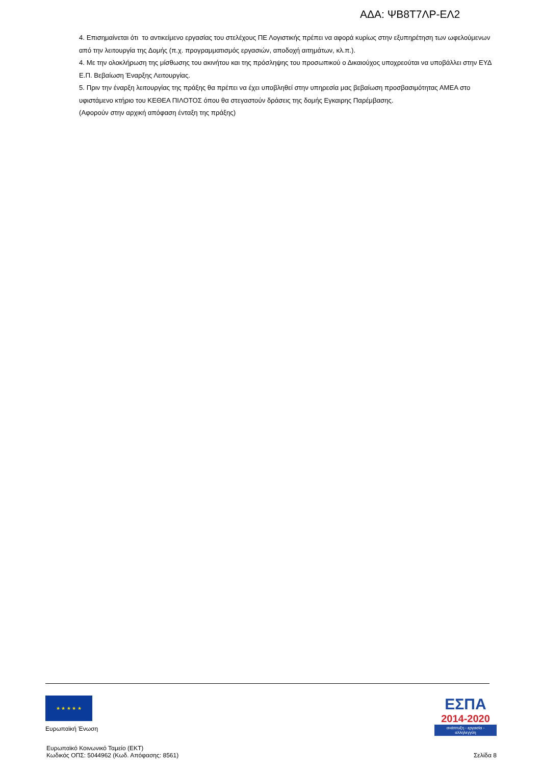ΑΔΑ: ΨΒ8Τ7ΛΡ-ΕΛ2
4. Επισημαίνεται ότι το αντικείμενο εργασίας του στελέχους ΠΕ Λογιστικής πρέπει να αφορά κυρίως στην εξυπηρέτηση των ωφελούμενων από την λειτουργία της Δομής (π.χ. προγραμματισμός εργασιών, αποδοχή αιτημάτων, κλ.π.).
4. Με την ολοκλήρωση της μίσθωσης του ακινήτου και της πρόσληψης του προσωπικού ο Δικαιούχος υποχρεούται να υποβάλλει στην ΕΥΔ Ε.Π. Βεβαίωση Έναρξης Λειτουργίας.
5. Πριν την έναρξη λειτουργίας της πράξης θα πρέπει να έχει υποβληθεί στην υπηρεσία μας βεβαίωση προσβασιμότητας ΑΜΕΑ στο υφιστάμενο κτήριο του ΚΕΘΕΑ ΠΙΛΟΤΟΣ όπου θα στεγαστούν δράσεις της δομής Εγκαιρης Παρέμβασης.
(Αφορούν στην αρχική απόφαση ένταξη της πράξης)
★ ★ ★ ★ ★
Ευρωπαϊκή Ένωση
ΕΣΠΑ
2014-2020
ανάπτυξη - εργασία - αλληλεγγύη
Ευρωπαϊκό Κοινωνικό Ταμείο (ΕΚΤ)
Κωδικός ΟΠΣ: 5044962 (Κωδ. Απόφασης: 8561) Σελίδα 8